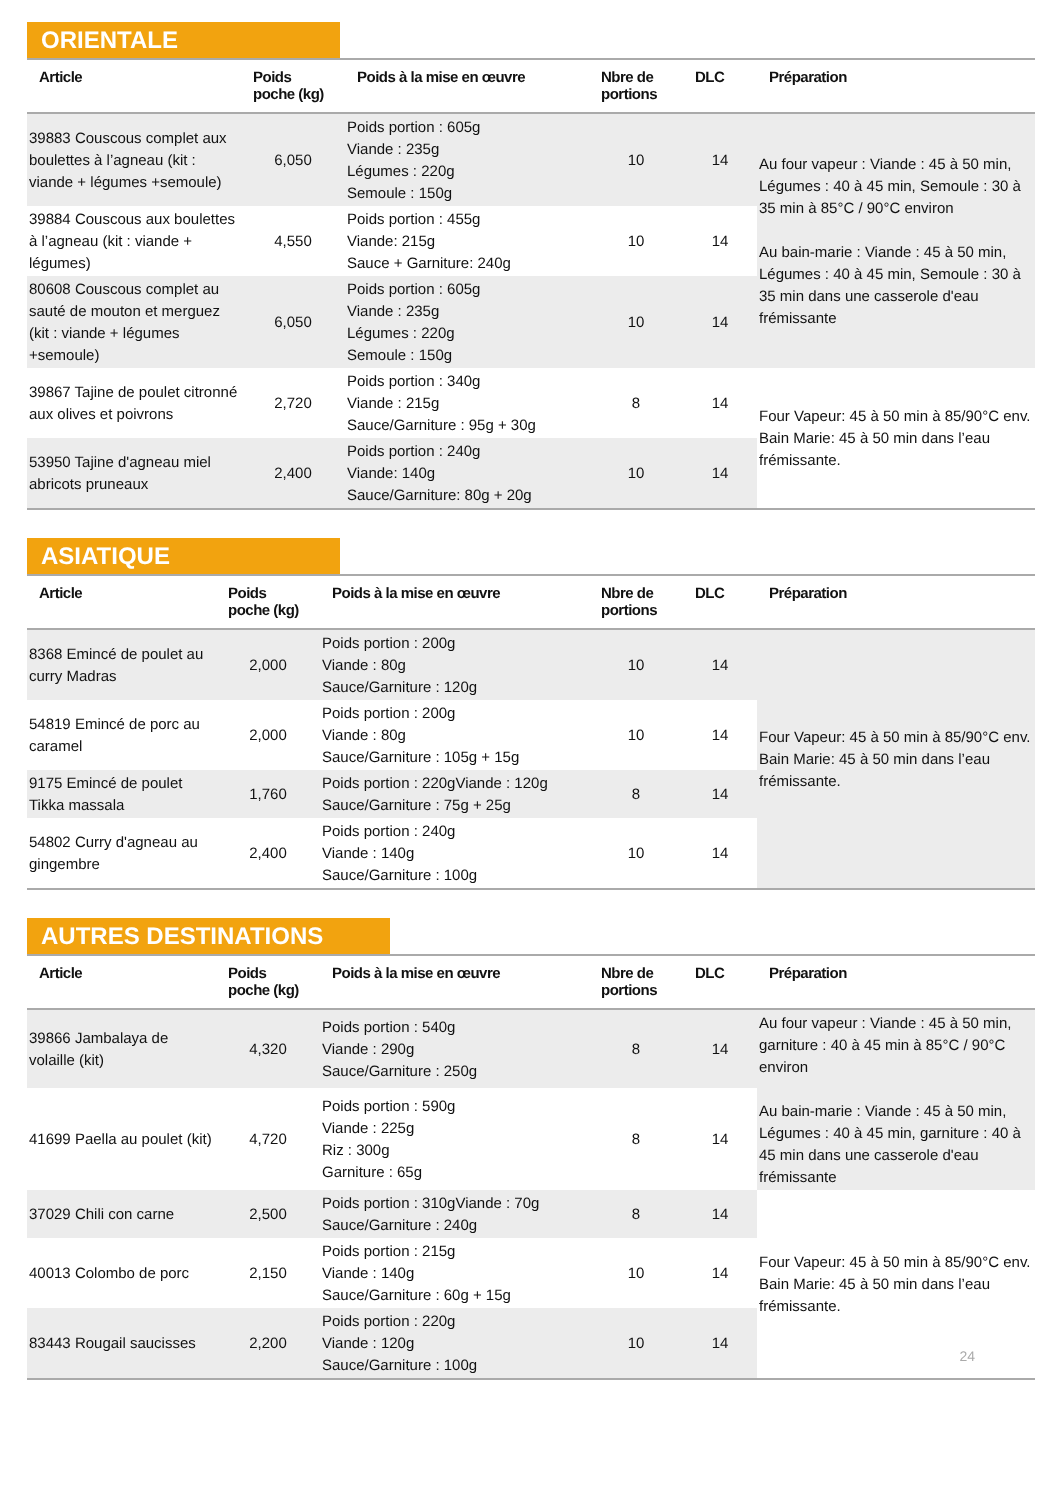ORIENTALE
| Article | Poids poche (kg) | Poids à la mise en œuvre | Nbre de portions | DLC | Préparation |
| --- | --- | --- | --- | --- | --- |
| 39883 Couscous complet aux boulettes à l’agneau (kit : viande + légumes +semoule) | 6,050 | Poids portion : 605g Viande : 235g Légumes : 220g Semoule : 150g | 10 | 14 | Au four vapeur : Viande : 45 à 50 min, Légumes : 40 à 45 min, Semoule : 30 à 35 min à 85°C / 90°C environ Au bain-marie : Viande : 45 à 50 min, Légumes : 40 à 45 min, Semoule : 30 à 35 min dans une casserole d'eau frémissante |
| 39884 Couscous aux boulettes à l’agneau (kit : viande + légumes) | 4,550 | Poids portion : 455g Viande: 215g Sauce + Garniture: 240g | 10 | 14 | |
| 80608 Couscous complet au sauté de mouton et merguez (kit : viande + légumes +semoule) | 6,050 | Poids portion : 605g Viande : 235g Légumes : 220g Semoule : 150g | 10 | 14 | |
| 39867 Tajine de poulet citronné aux olives et poivrons | 2,720 | Poids portion : 340g Viande : 215g Sauce/Garniture : 95g + 30g | 8 | 14 | Four Vapeur: 45 à 50 min à 85/90°C env. Bain Marie: 45 à 50 min dans l’eau frémissante. |
| 53950 Tajine d'agneau miel abricots pruneaux | 2,400 | Poids portion : 240g Viande: 140g Sauce/Garniture: 80g + 20g | 10 | 14 | |
ASIATIQUE
| Article | Poids poche (kg) | Poids à la mise en œuvre | Nbre de portions | DLC | Préparation |
| --- | --- | --- | --- | --- | --- |
| 8368 Emincé de poulet au curry Madras | 2,000 | Poids portion : 200g Viande : 80g Sauce/Garniture : 120g | 10 | 14 | Four Vapeur: 45 à 50 min à 85/90°C env. Bain Marie: 45 à 50 min dans l’eau frémissante. |
| 54819 Emincé de porc au caramel | 2,000 | Poids portion : 200g Viande : 80g Sauce/Garniture : 105g + 15g | 10 | 14 | |
| 9175 Emincé de poulet Tikka massala | 1,760 | Poids portion : 220gViande : 120g Sauce/Garniture : 75g + 25g | 8 | 14 | |
| 54802 Curry d'agneau au gingembre | 2,400 | Poids portion : 240g Viande : 140g Sauce/Garniture : 100g | 10 | 14 | |
AUTRES DESTINATIONS
| Article | Poids poche (kg) | Poids à la mise en œuvre | Nbre de portions | DLC | Préparation |
| --- | --- | --- | --- | --- | --- |
| 39866 Jambalaya de volaille (kit) | 4,320 | Poids portion : 540g Viande : 290g Sauce/Garniture : 250g | 8 | 14 | Au four vapeur : Viande : 45 à 50 min, garniture : 40 à 45 min à 85°C / 90°C environ Au bain-marie : Viande : 45 à 50 min, Légumes : 40 à 45 min, garniture : 40 à 45 min dans une casserole d'eau frémissante |
| 41699 Paella au poulet (kit) | 4,720 | Poids portion : 590g Viande : 225g Riz : 300g Garniture : 65g | 8 | 14 | |
| 37029 Chili con carne | 2,500 | Poids portion : 310gViande : 70g Sauce/Garniture : 240g | 8 | 14 | Four Vapeur: 45 à 50 min à 85/90°C env. Bain Marie: 45 à 50 min dans l’eau frémissante. |
| 40013 Colombo de porc | 2,150 | Poids portion : 215g Viande : 140g Sauce/Garniture : 60g + 15g | 10 | 14 | |
| 83443 Rougail saucisses | 2,200 | Poids portion : 220g Viande : 120g Sauce/Garniture : 100g | 10 | 14 | |
24